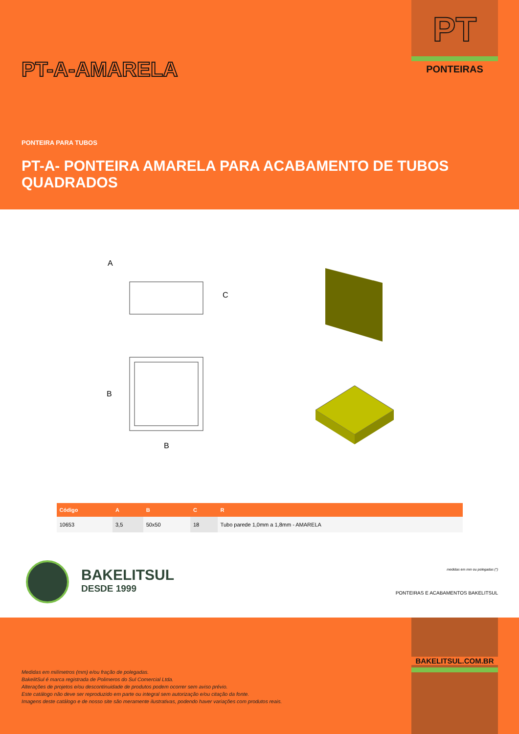PT
PONTEIRAS PT-A-AMARELA
PONTEIRA PARA TUBOS
PT-A- PONTEIRA AMARELA PARA ACABAMENTO DE TUBOS QUADRADOS
A
C
B
B
| Código | A | B | C | R |
| --- | --- | --- | --- | --- |
| 10653 | 3,5 | 50x50 | 18 | Tubo parede 1,0mm a 1,8mm - AMARELA |
BAKELITSUL
DESDE 1999
medidas em mm ou polegadas (")
PONTEIRAS E ACABAMENTOS BAKELITSUL
BAKELITSUL.COM.BR
Medidas em milímetros (mm) e/ou fração de polegadas.
BakelitSul é marca registrada de Polimeros do Sul Comercial Ltda.
Alterações de projetos e/ou descontinuidade de produtos podem ocorrer sem aviso prévio.
Este catálogo não deve ser reproduzido em parte ou integral sem autorização e/ou citação da fonte.
Imagens deste catálogo e de nosso site são meramente ilustrativas, podendo haver variações com produtos reais.